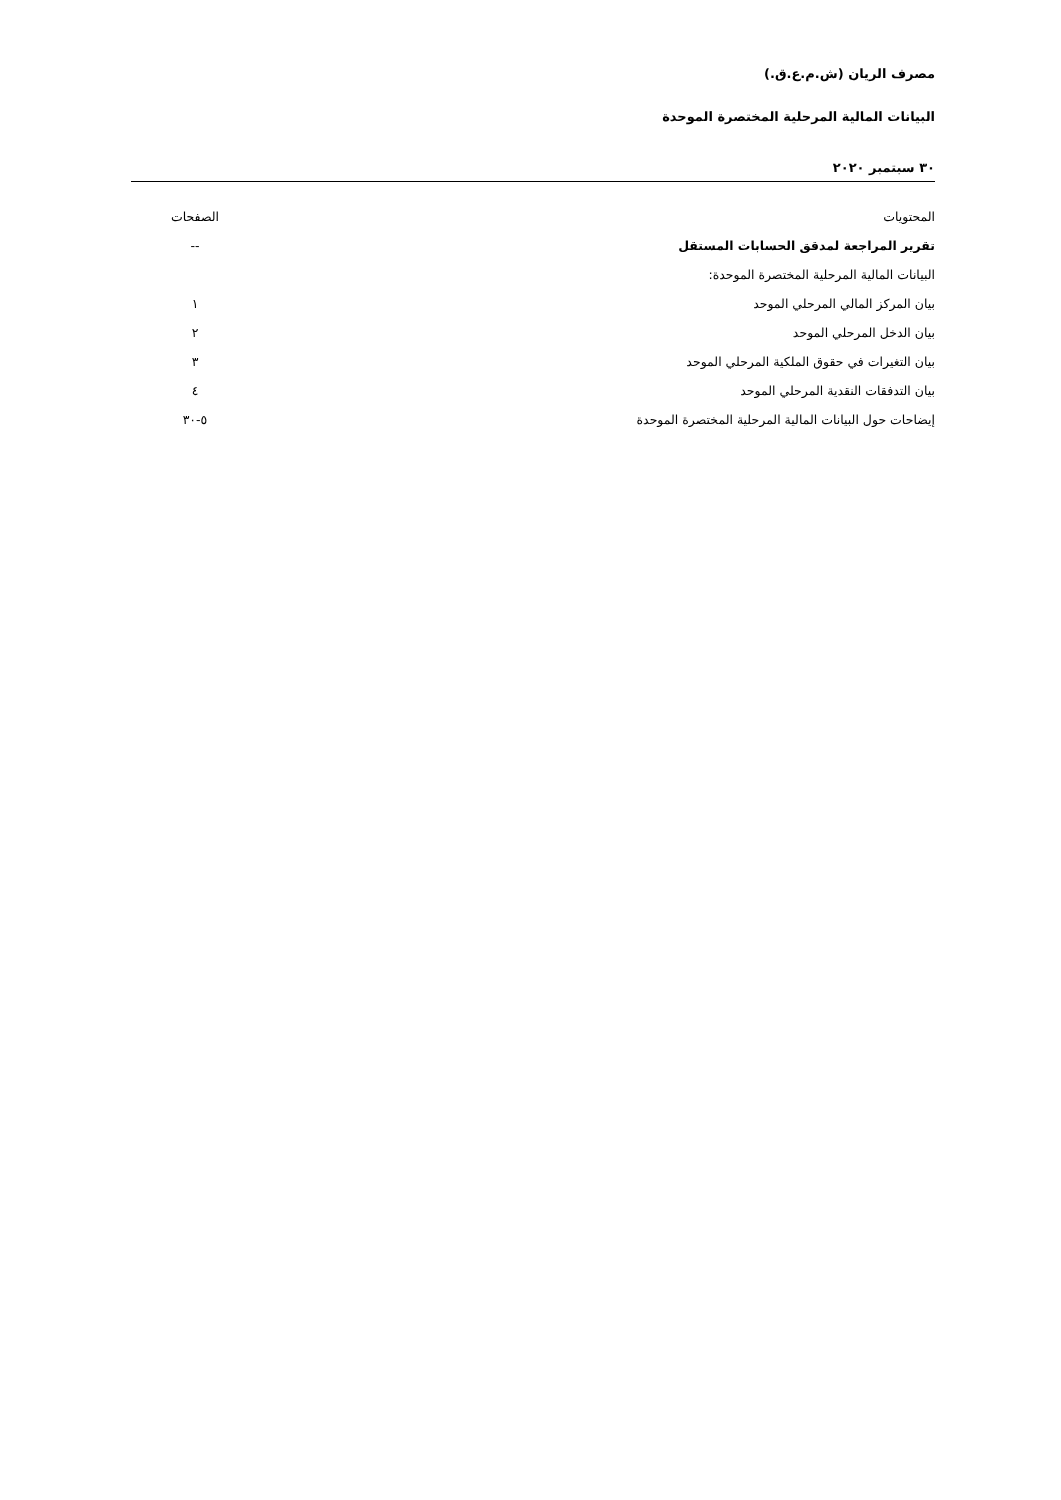مصرف الريان (ش.م.ع.ق.)
البيانات المالية المرحلية المختصرة الموحدة
٣٠ سبتمبر ٢٠٢٠
| المحتويات | الصفحات |
| --- | --- |
| تقرير المراجعة لمدقق الحسابات المستقل | -- |
| البيانات المالية المرحلية المختصرة الموحدة: | |
| بيان المركز المالي المرحلي الموحد | ١ |
| بيان الدخل المرحلي الموحد | ٢ |
| بيان التغيرات في حقوق الملكية المرحلي الموحد | ٣ |
| بيان التدفقات النقدية المرحلي الموحد | ٤ |
| إيضاحات حول البيانات المالية المرحلية المختصرة الموحدة | ٥-٣٠ |